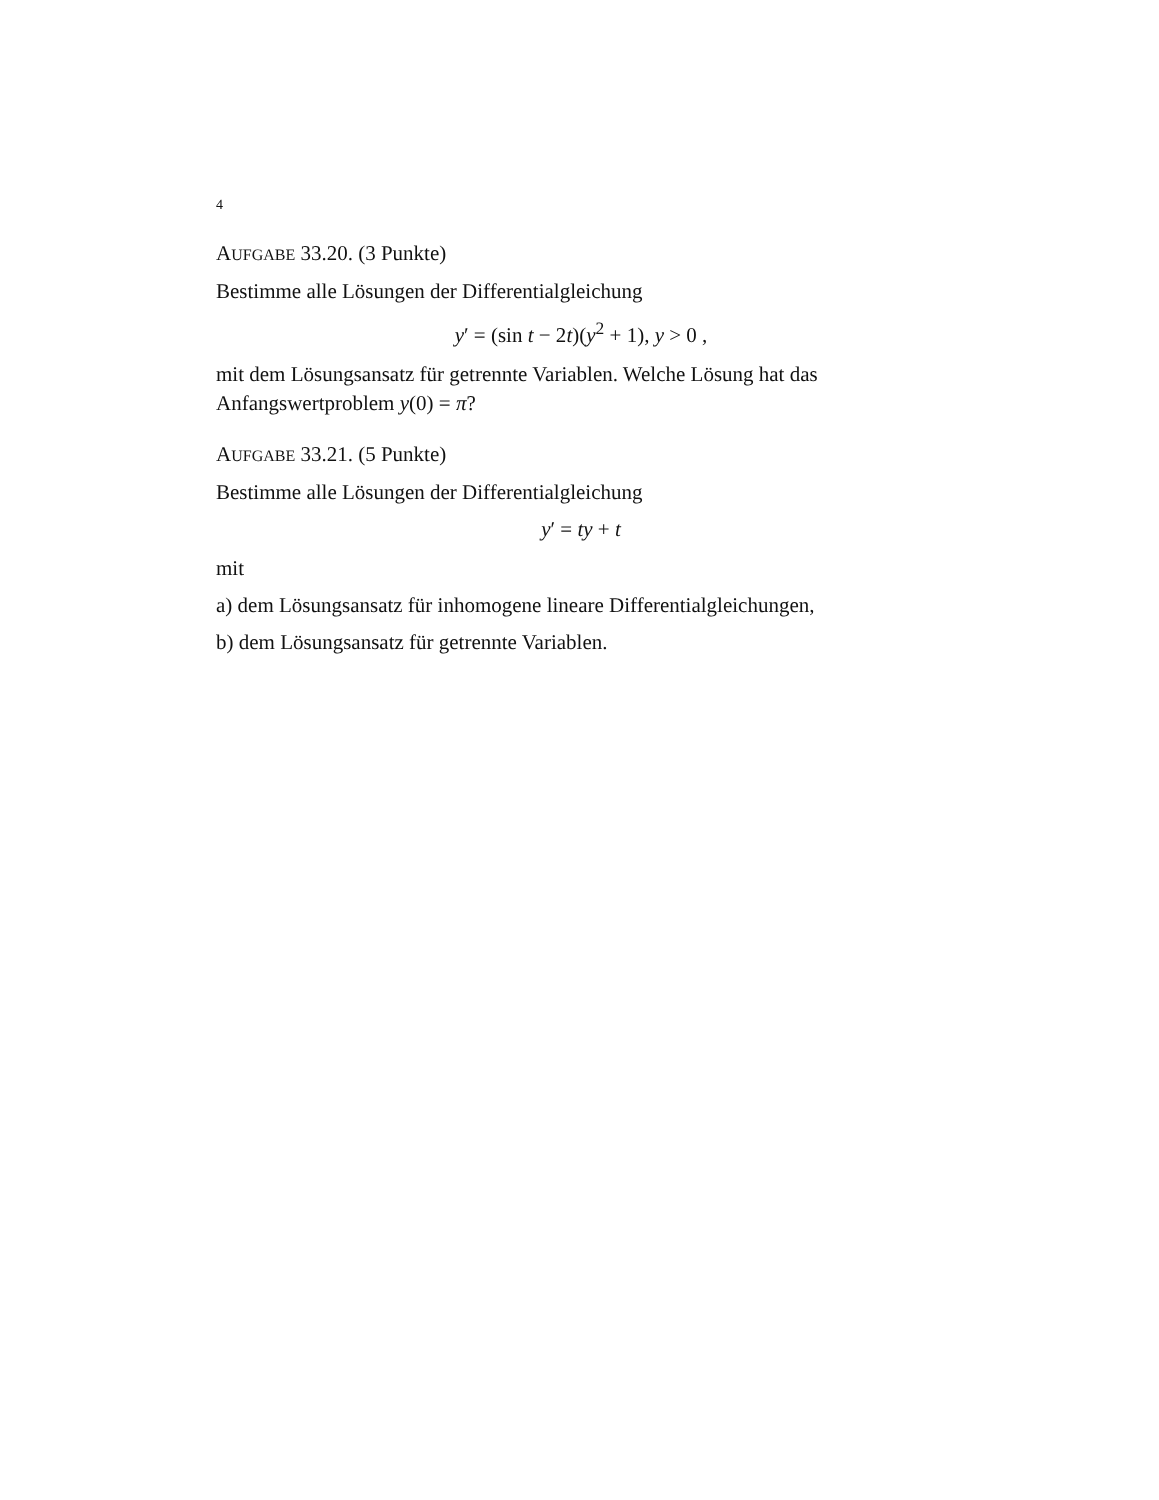4
AUFGABE 33.20. (3 Punkte)
Bestimme alle Lösungen der Differentialgleichung
y′ = (sin t − 2t)(y<sup>2</sup> + 1), y > 0 ,
mit dem Lösungsansatz für getrennte Variablen. Welche Lösung hat das Anfangswertproblem y(0) = π?
AUFGABE 33.21. (5 Punkte)
Bestimme alle Lösungen der Differentialgleichung
y′ = ty + t
mit
a) dem Lösungsansatz für inhomogene lineare Differentialgleichungen,
b) dem Lösungsansatz für getrennte Variablen.